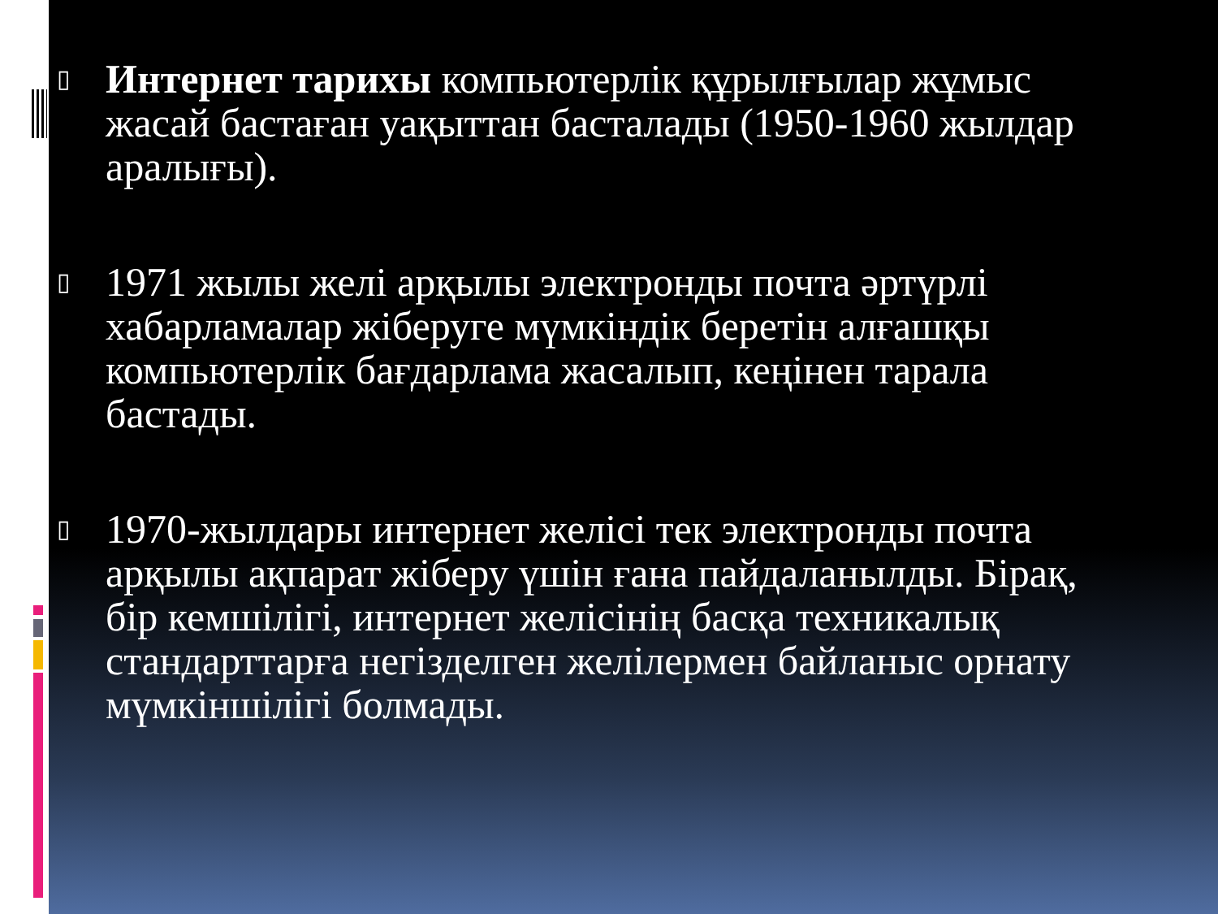▯
Интернет тарихы компьютерлік құрылғылар жұмыс жасай бастаған уақыттан басталады (1950-1960 жылдар аралығы).
▯
1971 жылы желі арқылы электронды почта әртүрлі хабарламалар жіберуге мүмкіндік беретін алғашқы компьютерлік бағдарлама жасалып, кеңінен тарала бастады.
▯
1970-жылдары интернет желісі тек электронды почта арқылы ақпарат жіберу үшін ғана пайдаланылды. Бірақ, бір кемшілігі, интернет желісінің басқа техникалық стандарттарға негізделген желілермен байланыс орнату мүмкіншілігі болмады.